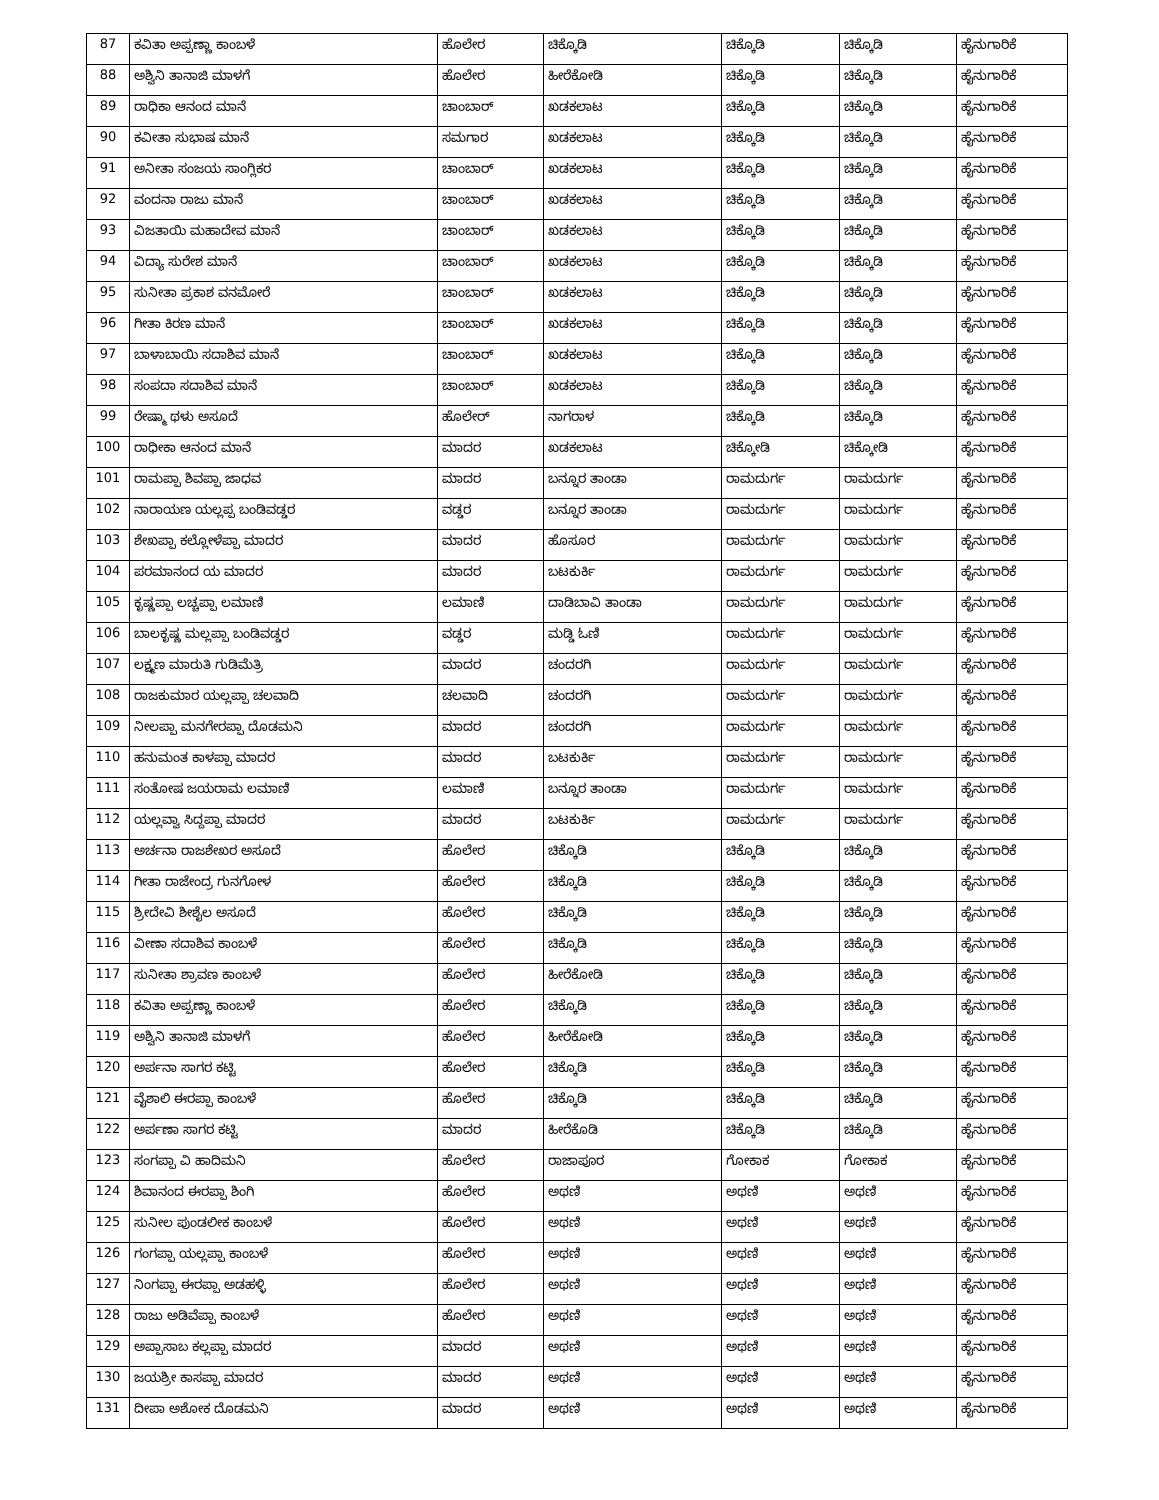| 87 | ಕವಿತಾ ಅಪ್ಪಣ್ಣಾ ಕಾಂಬಳೆ | ಹೊಲೇರ | ಚಿಕ್ಕೊಡಿ | ಚಿಕ್ಕೊಡಿ | ಚಿಕ್ಕೊಡಿ | ಹೈನುಗಾರಿಕೆ |
| 88 | ಅಶ್ವಿನಿ ತಾನಾಜಿ ಮಾಳಗೆ | ಹೊಲೇರ | ಹೀರೆಕೋಡಿ | ಚಿಕ್ಕೊಡಿ | ಚಿಕ್ಕೊಡಿ | ಹೈನುಗಾರಿಕೆ |
| 89 | ರಾಧಿಕಾ ಆನಂದ ಮಾನೆ | ಚಾಂಬಾರ್ | ಖಡಕಲಾಟ | ಚಿಕ್ಕೊಡಿ | ಚಿಕ್ಕೊಡಿ | ಹೈನುಗಾರಿಕೆ |
| 90 | ಕವೀತಾ ಸುಭಾಷ ಮಾನೆ | ಸಮಗಾರ | ಖಡಕಲಾಟ | ಚಿಕ್ಕೊಡಿ | ಚಿಕ್ಕೊಡಿ | ಹೈನುಗಾರಿಕೆ |
| 91 | ಅನೀತಾ ಸಂಜಯ ಸಾಂಗ್ಲಿಕರ | ಚಾಂಬಾರ್ | ಖಡಕಲಾಟ | ಚಿಕ್ಕೊಡಿ | ಚಿಕ್ಕೊಡಿ | ಹೈನುಗಾರಿಕೆ |
| 92 | ವಂದನಾ ರಾಜು ಮಾನೆ | ಚಾಂಬಾರ್ | ಖಡಕಲಾಟ | ಚಿಕ್ಕೊಡಿ | ಚಿಕ್ಕೊಡಿ | ಹೈನುಗಾರಿಕೆ |
| 93 | ವಿಜತಾಯಿ ಮಹಾದೇವ ಮಾನೆ | ಚಾಂಬಾರ್ | ಖಡಕಲಾಟ | ಚಿಕ್ಕೊಡಿ | ಚಿಕ್ಕೊಡಿ | ಹೈನುಗಾರಿಕೆ |
| 94 | ವಿದ್ಯಾ ಸುರೇಶ ಮಾನೆ | ಚಾಂಬಾರ್ | ಖಡಕಲಾಟ | ಚಿಕ್ಕೊಡಿ | ಚಿಕ್ಕೊಡಿ | ಹೈನುಗಾರಿಕೆ |
| 95 | ಸುನೀತಾ ಪ್ರಕಾಶ ವನಮೋರೆ | ಚಾಂಬಾರ್ | ಖಡಕಲಾಟ | ಚಿಕ್ಕೊಡಿ | ಚಿಕ್ಕೊಡಿ | ಹೈನುಗಾರಿಕೆ |
| 96 | ಗೀತಾ ಕಿರಣ ಮಾನೆ | ಚಾಂಬಾರ್ | ಖಡಕಲಾಟ | ಚಿಕ್ಕೊಡಿ | ಚಿಕ್ಕೊಡಿ | ಹೈನುಗಾರಿಕೆ |
| 97 | ಬಾಳಾಬಾಯಿ ಸದಾಶಿವ ಮಾನೆ | ಚಾಂಬಾರ್ | ಖಡಕಲಾಟ | ಚಿಕ್ಕೊಡಿ | ಚಿಕ್ಕೊಡಿ | ಹೈನುಗಾರಿಕೆ |
| 98 | ಸಂಪದಾ ಸದಾಶಿವ ಮಾನೆ | ಚಾಂಬಾರ್ | ಖಡಕಲಾಟ | ಚಿಕ್ಕೊಡಿ | ಚಿಕ್ಕೊಡಿ | ಹೈನುಗಾರಿಕೆ |
| 99 | ರೇಷ್ಮಾ ಥಳು ಅಸೂದೆ | ಹೊಲೇರ್ | ನಾಗರಾಳ | ಚಿಕ್ಕೊಡಿ | ಚಿಕ್ಕೊಡಿ | ಹೈನುಗಾರಿಕೆ |
| 100 | ರಾಧೀಕಾ ಆನಂದ ಮಾನೆ | ಮಾದರ | ಖಡಕಲಾಟ | ಚಿಕ್ಕೋಡಿ | ಚಿಕ್ಕೋಡಿ | ಹೈನುಗಾರಿಕೆ |
| 101 | ರಾಮಪ್ಪಾ ಶಿವಪ್ಪಾ ಜಾಧವ | ಮಾದರ | ಬನ್ನೂರ ತಾಂಡಾ | ರಾಮದುರ್ಗ | ರಾಮದುರ್ಗ | ಹೈನುಗಾರಿಕೆ |
| 102 | ನಾರಾಯಣ ಯಲ್ಲಪ್ಪ ಬಂಡಿವಡ್ಡರ | ವಡ್ಡರ | ಬನ್ನೂರ ತಾಂಡಾ | ರಾಮದುರ್ಗ | ರಾಮದುರ್ಗ | ಹೈನುಗಾರಿಕೆ |
| 103 | ಶೇಖಪ್ಪಾ ಕಲ್ಲೋಳೆಪ್ಪಾ ಮಾದರ | ಮಾದರ | ಹೊಸೂರ | ರಾಮದುರ್ಗ | ರಾಮದುರ್ಗ | ಹೈನುಗಾರಿಕೆ |
| 104 | ಪರಮಾನಂದ ಯ ಮಾದರ | ಮಾದರ | ಬಟಕುರ್ಕಿ | ರಾಮದುರ್ಗ | ರಾಮದುರ್ಗ | ಹೈನುಗಾರಿಕೆ |
| 105 | ಕೃಷ್ಣಪ್ಪಾ ಲಚ್ಚಪ್ಪಾ ಲಮಾಣಿ | ಲಮಾಣಿ | ದಾಡಿಬಾವಿ ತಾಂಡಾ | ರಾಮದುರ್ಗ | ರಾಮದುರ್ಗ | ಹೈನುಗಾರಿಕೆ |
| 106 | ಬಾಲಕೃಷ್ಣ ಮಲ್ಲಪ್ಪಾ ಬಂಡಿವಡ್ಡರ | ವಡ್ಡರ | ಮಡ್ಡಿ ಓಣಿ | ರಾಮದುರ್ಗ | ರಾಮದುರ್ಗ | ಹೈನುಗಾರಿಕೆ |
| 107 | ಲಕ್ಷ್ಮಣ ಮಾರುತಿ ಗುಡಿಮೆತ್ರಿ | ಮಾದರ | ಚಂದರಗಿ | ರಾಮದುರ್ಗ | ರಾಮದುರ್ಗ | ಹೈನುಗಾರಿಕೆ |
| 108 | ರಾಜಕುಮಾರ ಯಲ್ಲಪ್ಪಾ ಚಲವಾದಿ | ಚಲವಾದಿ | ಚಂದರಗಿ | ರಾಮದುರ್ಗ | ರಾಮದುರ್ಗ | ಹೈನುಗಾರಿಕೆ |
| 109 | ನೀಲಪ್ಪಾ ಮನಗೇರಪ್ಪಾ ದೊಡಮನಿ | ಮಾದರ | ಚಂದರಗಿ | ರಾಮದುರ್ಗ | ರಾಮದುರ್ಗ | ಹೈನುಗಾರಿಕೆ |
| 110 | ಹನುಮಂತ ಕಾಳಪ್ಪಾ ಮಾದರ | ಮಾದರ | ಬಟಕುರ್ಕಿ | ರಾಮದುರ್ಗ | ರಾಮದುರ್ಗ | ಹೈನುಗಾರಿಕೆ |
| 111 | ಸಂತೋಷ ಜಯರಾಮ ಲಮಾಣಿ | ಲಮಾಣಿ | ಬನ್ನೂರ ತಾಂಡಾ | ರಾಮದುರ್ಗ | ರಾಮದುರ್ಗ | ಹೈನುಗಾರಿಕೆ |
| 112 | ಯಲ್ಲವ್ವಾ ಸಿದ್ದಪ್ಪಾ ಮಾದರ | ಮಾದರ | ಬಟಕುರ್ಕಿ | ರಾಮದುರ್ಗ | ರಾಮದುರ್ಗ | ಹೈನುಗಾರಿಕೆ |
| 113 | ಅರ್ಚನಾ ರಾಜಶೇಖರ ಅಸೂದೆ | ಹೊಲೇರ | ಚಿಕ್ಕೊಡಿ | ಚಿಕ್ಕೊಡಿ | ಚಿಕ್ಕೊಡಿ | ಹೈನುಗಾರಿಕೆ |
| 114 | ಗೀತಾ ರಾಜೇಂದ್ರ ಗುನಗೋಳ | ಹೊಲೇರ | ಚಿಕ್ಕೊಡಿ | ಚಿಕ್ಕೊಡಿ | ಚಿಕ್ಕೊಡಿ | ಹೈನುಗಾರಿಕೆ |
| 115 | ಶ್ರೀದೇವಿ ಶೀಶೈಲ ಅಸೂದೆ | ಹೊಲೇರ | ಚಿಕ್ಕೊಡಿ | ಚಿಕ್ಕೊಡಿ | ಚಿಕ್ಕೊಡಿ | ಹೈನುಗಾರಿಕೆ |
| 116 | ವೀಣಾ ಸದಾಶಿವ ಕಾಂಬಳೆ | ಹೊಲೇರ | ಚಿಕ್ಕೊಡಿ | ಚಿಕ್ಕೊಡಿ | ಚಿಕ್ಕೊಡಿ | ಹೈನುಗಾರಿಕೆ |
| 117 | ಸುನೀತಾ ಶ್ರಾವಣ ಕಾಂಬಳೆ | ಹೊಲೇರ | ಹೀರೆಕೋಡಿ | ಚಿಕ್ಕೊಡಿ | ಚಿಕ್ಕೊಡಿ | ಹೈನುಗಾರಿಕೆ |
| 118 | ಕವಿತಾ ಅಪ್ಪಣ್ಣಾ ಕಾಂಬಳೆ | ಹೊಲೇರ | ಚಿಕ್ಕೊಡಿ | ಚಿಕ್ಕೊಡಿ | ಚಿಕ್ಕೊಡಿ | ಹೈನುಗಾರಿಕೆ |
| 119 | ಅಶ್ವಿನಿ ತಾನಾಜಿ ಮಾಳಗೆ | ಹೊಲೇರ | ಹೀರೆಕೋಡಿ | ಚಿಕ್ಕೊಡಿ | ಚಿಕ್ಕೊಡಿ | ಹೈನುಗಾರಿಕೆ |
| 120 | ಅರ್ಪನಾ ಸಾಗರ ಕಟ್ಟಿ | ಹೊಲೇರ | ಚಿಕ್ಕೊಡಿ | ಚಿಕ್ಕೊಡಿ | ಚಿಕ್ಕೊಡಿ | ಹೈನುಗಾರಿಕೆ |
| 121 | ವೈಶಾಲಿ ಈರಪ್ಪಾ ಕಾಂಬಳೆ | ಹೊಲೇರ | ಚಿಕ್ಕೊಡಿ | ಚಿಕ್ಕೊಡಿ | ಚಿಕ್ಕೊಡಿ | ಹೈನುಗಾರಿಕೆ |
| 122 | ಅರ್ಪಣಾ ಸಾಗರ ಕಟ್ಟಿ | ಮಾದರ | ಹೀರೆಕೊಡಿ | ಚಿಕ್ಕೊಡಿ | ಚಿಕ್ಕೊಡಿ | ಹೈನುಗಾರಿಕೆ |
| 123 | ಸಂಗಪ್ಪಾ ವಿ ಹಾದಿಮನಿ | ಹೊಲೇರ | ರಾಜಾಪೂರ | ಗೋಕಾಕ | ಗೋಕಾಕ | ಹೈನುಗಾರಿಕೆ |
| 124 | ಶಿವಾನಂದ ಈರಪ್ಪಾ ಶಿಂಗಿ | ಹೊಲೇರ | ಅಥಣಿ | ಅಥಣಿ | ಅಥಣಿ | ಹೈನುಗಾರಿಕೆ |
| 125 | ಸುನೀಲ ಪುಂಡಲೀಕ ಕಾಂಬಳೆ | ಹೊಲೇರ | ಅಥಣಿ | ಅಥಣಿ | ಅಥಣಿ | ಹೈನುಗಾರಿಕೆ |
| 126 | ಗಂಗಪ್ಪಾ ಯಲ್ಲಪ್ಪಾ ಕಾಂಬಳೆ | ಹೊಲೇರ | ಅಥಣಿ | ಅಥಣಿ | ಅಥಣಿ | ಹೈನುಗಾರಿಕೆ |
| 127 | ನಿಂಗಪ್ಪಾ ಈರಪ್ಪಾ ಅಡಹಳ್ಳಿ | ಹೊಲೇರ | ಅಥಣಿ | ಅಥಣಿ | ಅಥಣಿ | ಹೈನುಗಾರಿಕೆ |
| 128 | ರಾಜು ಅಡಿವೆಪ್ಪಾ ಕಾಂಬಳೆ | ಹೊಲೇರ | ಅಥಣಿ | ಅಥಣಿ | ಅಥಣಿ | ಹೈನುಗಾರಿಕೆ |
| 129 | ಅಪ್ಪಾಸಾಬ ಕಲ್ಲಪ್ಪಾ ಮಾದರ | ಮಾದರ | ಅಥಣಿ | ಅಥಣಿ | ಅಥಣಿ | ಹೈನುಗಾರಿಕೆ |
| 130 | ಜಯಶ್ರೀ ಕಾಸಪ್ಪಾ ಮಾದರ | ಮಾದರ | ಅಥಣಿ | ಅಥಣಿ | ಅಥಣಿ | ಹೈನುಗಾರಿಕೆ |
| 131 | ದೀಪಾ ಅಶೋಕ ದೊಡಮನಿ | ಮಾದರ | ಅಥಣಿ | ಅಥಣಿ | ಅಥಣಿ | ಹೈನುಗಾರಿಕೆ |